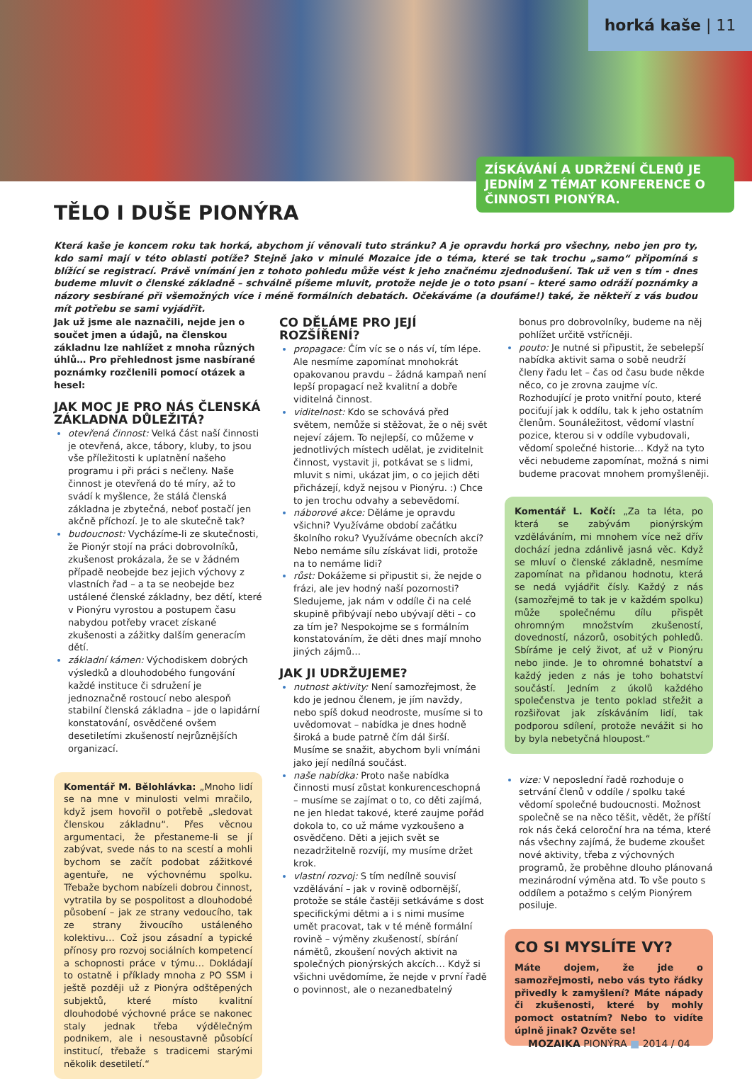horká kaše | 11
ZÍSKÁVÁNÍ A UDRŽENÍ ČLENŮ JE JEDNÍM Z TÉMAT KONFERENCE O ČINNOSTI PIONÝRA.
TĚLO I DUŠE PIONÝRA
Která kaše je koncem roku tak horká, abychom jí věnovali tuto stránku? A je opravdu horká pro všechny, nebo jen pro ty, kdo sami mají v této oblasti potíže? Stejně jako v minulé Mozaice jde o téma, které se tak trochu „samo“ připomíná s blížící se registrací. Právě vnímání jen z tohoto pohledu může vést k jeho značnému zjednodušení. Tak už ven s tím - dnes budeme mluvit o členské základně – schválně píšeme mluvit, protože nejde je o toto psaní – které samo odráží poznámky a názory sesbírané při všemožných více i méně formálních debatách. Očekáváme (a doufáme!) také, že někteří z vás budou mít potřebu se sami vyjádřit.
Jak už jsme ale naznačili, nejde jen o součet jmen a údajů, na členskou základnu lze nahlížet z mnoha různých úhlů… Pro přehlednost jsme nasbírané poznámky rozčlenili pomocí otázek a hesel:
JAK MOC JE PRO NÁS ČLENSKÁ ZÁKLADNA DŮLEŽITÁ?
otevřená činnost: Velká část naší činnosti je otevřená, akce, tábory, kluby, to jsou vše příležitosti k uplatnění našeho programu i při práci s nečleny. Naše činnost je otevřená do té míry, až to svádí k myšlence, že stálá členská základna je zbytečná, neboť postačí jen akčně příchozí. Je to ale skutečně tak?
budoucnost: Vycházíme-li ze skutečnosti, že Pionýr stojí na práci dobrovolníků, zkušenost prokázala, že se v žádném případě neobejde bez jejich výchovy z vlastních řad – a ta se neobejde bez ustálené členské základny, bez dětí, které v Pionýru vyrostou a postupem času nabydou potřeby vracet získané zkušenosti a zážitky dalším generacím dětí.
základní kámen: Východiskem dobrých výsledků a dlouhodobého fungování každé instituce či sdružení je jednoznačně rostoucí nebo alespoň stabilní členská základna – jde o lapidární konstatování, osvědčené ovšem desetiletími zkušeností nejrůznějších organizací.
Komentář M. Bělohlávka: „Mnoho lidí se na mne v minulosti velmi mračilo, když jsem hovořil o potřebě „sledovat členskou základnu“. Přes věcnou argumentaci, že přestaneme-li se jí zabývat, svede nás to na scestí a mohli bychom se začít podobat zážitkové agentuře, ne výchovnému spolku. Třebaže bychom nabízeli dobrou činnost, vytratila by se pospolitost a dlouhodobé působení – jak ze strany vedoucího, tak ze strany živoucího ustáleného kolektivu… Což jsou zásadní a typické přínosy pro rozvoj sociálních kompetencí a schopnosti práce v týmu… Dokládají to ostatně i příklady mnoha z PO SSM i ještě později už z Pionýra odštěpených subjektů, které místo kvalitní dlouhodobé výchovné práce se nakonec staly jednak třeba výdělečným podnikem, ale i nesoustavně působící institucí, třebaže s tradicemi starými několik desetiletí.“
CO DĚLÁME PRO JEJÍ ROZŠÍŘENÍ?
propagace: Čím víc se o nás ví, tím lépe. Ale nesmíme zapomínat mnohokrát opakovanou pravdu – žádná kampaň není lepší propagací než kvalitní a dobře viditelná činnost.
viditelnost: Kdo se schovává před světem, nemůže si stěžovat, že o něj svět nejeví zájem. To nejlepší, co můžeme v jednotlivých místech udělat, je zviditelnit činnost, vystavit ji, potkávat se s lidmi, mluvit s nimi, ukázat jim, o co jejich děti přicházejí, když nejsou v Pionýru. :) Chce to jen trochu odvahy a sebevědomí.
náborové akce: Děláme je opravdu všichni? Využíváme období začátku školního roku? Využíváme obecních akcí? Nebo nemáme sílu získávat lidi, protože na to nemáme lidi?
růst: Dokážeme si připustit si, že nejde o frázi, ale jev hodný naší pozornosti? Sledujeme, jak nám v oddíle či na celé skupině přibývají nebo ubývají děti – co za tím je? Nespokojme se s formálním konstatováním, že děti dnes mají mnoho jiných zájmů…
JAK JI UDRŽUJEME?
nutnost aktivity: Není samozřejmost, že kdo je jednou členem, je jím navždy, nebo spíš dokud neodroste, musíme si to uvědomovat – nabídka je dnes hodně široká a bude patrně čím dál širší. Musíme se snažit, abychom byli vnímáni jako její nedílná součást.
naše nabídka: Proto naše nabídka činnosti musí zůstat konkurenceschopná – musíme se zajímat o to, co děti zajímá, ne jen hledat takové, které zaujme pořád dokola to, co už máme vyzkoušeno a osvědčeno. Děti a jejich svět se nezadržitelně rozvíjí, my musíme držet krok.
vlastní rozvoj: S tím nedílně souvisí vzdělávání – jak v rovině odbornější, protože se stále častěji setkáváme s dost specifickými dětmi a i s nimi musíme umět pracovat, tak v té méně formální rovině – výměny zkušeností, sbírání námětů, zkoušení nových aktivit na společných pionýrských akcích… Když si všichni uvědomíme, že nejde v první řadě o povinnost, ale o nezanedbatelný
bonus pro dobrovolníky, budeme na něj pohlížet určitě vstřícněji.
pouto: Je nutné si připustit, že sebelepší nabídka aktivit sama o sobě neudrží členy řadu let – čas od času bude někde něco, co je zrovna zaujme víc. Rozhodující je proto vnitřní pouto, které pociťují jak k oddílu, tak k jeho ostatním členům. Sounáležitost, vědomí vlastní pozice, kterou si v oddíle vybudovali, vědomí společné historie… Když na tyto věci nebudeme zapomínat, možná s nimi budeme pracovat mnohem promyšleněji.
Komentář L. Kočí: „Za ta léta, po která se zabývám pionýrským vzděláváním, mi mnohem více než dřív dochází jedna zdánlivě jasná věc. Když se mluví o členské základně, nesmíme zapomínat na přidanou hodnotu, která se nedá vyjádřit čísly. Každý z nás (samozřejmě to tak je v každém spolku) může společnému dílu přispět ohromným množstvím zkušeností, dovedností, názorů, osobitých pohledů. Sbíráme je celý život, ať už v Pionýru nebo jinde. Je to ohromné bohatství a každý jeden z nás je toho bohatství součástí. Jedním z úkolů každého společenstva je tento poklad střežit a rozšiřovat jak získáváním lidí, tak podporou sdílení, protože nevážit si ho by byla nebetyčná hloupost.“
vize: V neposlední řadě rozhoduje o setrvání členů v oddíle / spolku také vědomí společné budoucnosti. Možnost společně se na něco těšit, vědět, že příští rok nás čeká celoroční hra na téma, které nás všechny zajímá, že budeme zkoušet nové aktivity, třeba z výchovných programů, že proběhne dlouho plánovaná mezinárodní výměna atd. To vše pouto s oddílem a potažmo s celým Pionýrem posiluje.
CO SI MYSLÍTE VY?
Máte dojem, že jde o samozřejmosti, nebo vás tyto řádky přivedly k zamyšlení? Máte nápady či zkušenosti, které by mohly pomoct ostatním? Nebo to vidíte úplně jinak? Ozvěte se!
MOZAIKA PIONÝRA ■ 2014 / 04